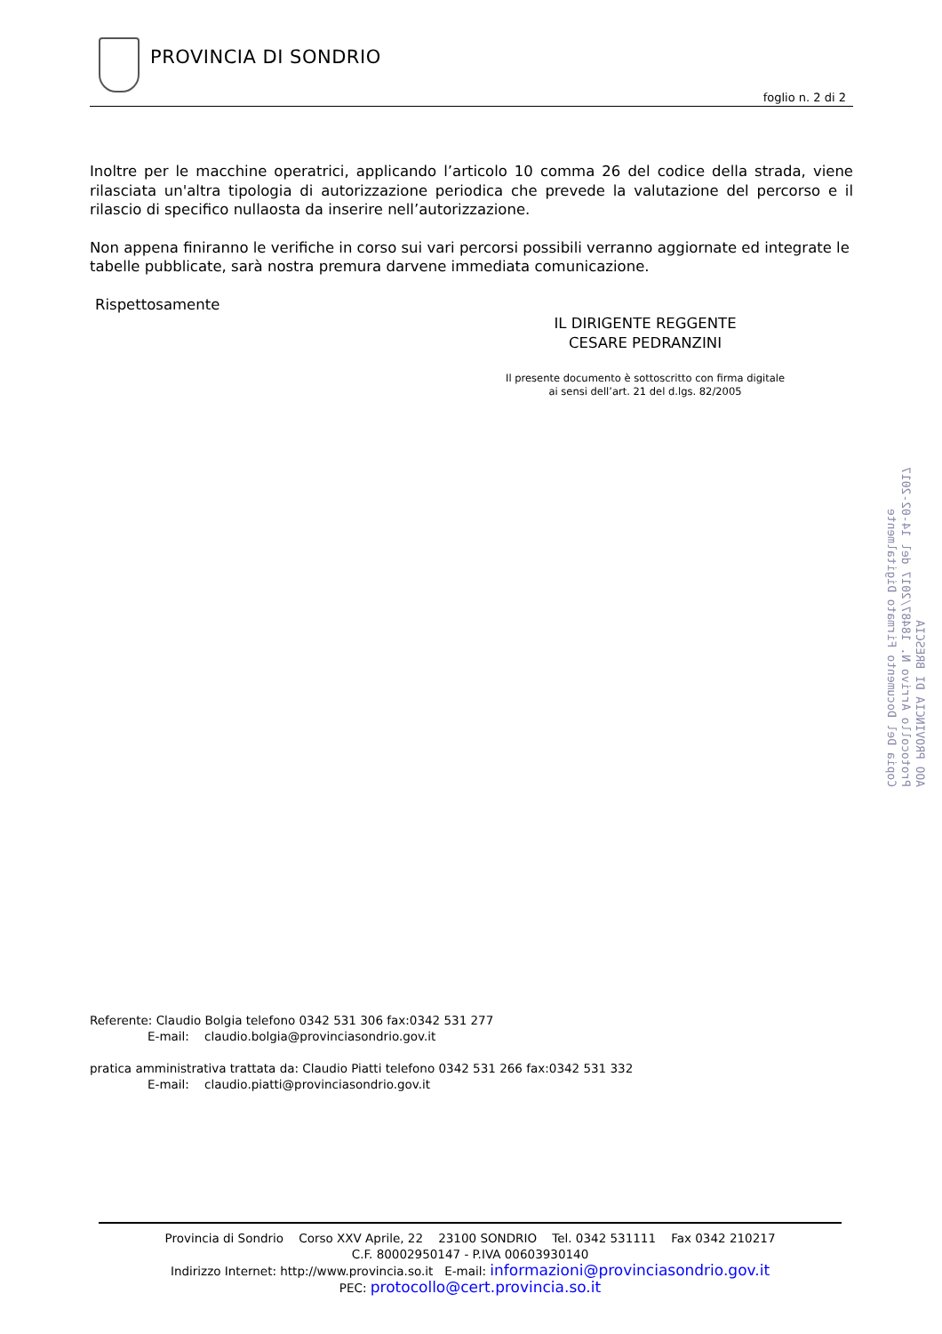PROVINCIA DI SONDRIO
foglio n. 2 di 2
Inoltre per le macchine operatrici, applicando l’articolo 10 comma 26 del codice della strada, viene rilasciata un'altra tipologia di autorizzazione periodica che prevede la valutazione del percorso e il rilascio di specifico nullaosta da inserire nell’autorizzazione.
Non appena finiranno le verifiche in corso sui vari percorsi possibili verranno aggiornate ed integrate le tabelle pubblicate, sarà nostra premura darvene immediata comunicazione.
Rispettosamente
IL DIRIGENTE REGGENTE
CESARE PEDRANZINI
Il presente documento è sottoscritto con firma digitale
ai sensi dell’art. 21 del d.lgs. 82/2005
Referente: Claudio Bolgia telefono 0342 531 306 fax:0342 531 277
E-mail: claudio.bolgia@provinciasondrio.gov.it
pratica amministrativa trattata da: Claudio Piatti telefono 0342 531 266 fax:0342 531 332
E-mail: claudio.piatti@provinciasondrio.gov.it
Provincia di Sondrio Corso XXV Aprile, 22 23100 SONDRIO Tel. 0342 531111 Fax 0342 210217
C.F. 80002950147 - P.IVA 00603930140
Indirizzo Internet: http://www.provincia.so.it E-mail: informazioni@provinciasondrio.gov.it
PEC: protocollo@cert.provincia.so.it
AOO PROVINCIA DI BRESCIA
Protocollo Arrivo N. 18487/2017 del 14-02-2017
Copia Del Documento Firmato Digitalmente